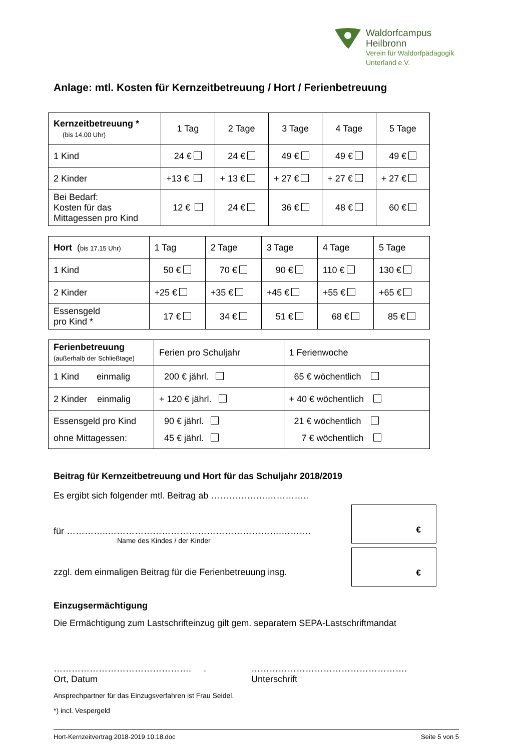Waldorfcampus
Heilbronn
Verein für Waldorfpädagogik
Unterland e.V.
Anlage: mtl. Kosten für Kernzeitbetreuung / Hort / Ferienbetreuung
| Kernzeitbetreuung * (bis 14.00 Uhr) | 1 Tag | 2 Tage | 3 Tage | 4 Tage | 5 Tage |
| 1 Kind | 24 € | 24 € | 49 € | 49 € | 49 € |
| 2 Kinder | +13 € | + 13 € | + 27 € | + 27 € | + 27 € |
| Bei Bedarf: Kosten für das Mittagessen pro Kind | 12 € | 24 € | 36 € | 48 € | 60 € |
| Hort ( bis 17.15 Uhr) | 1 Tag | 2 Tage | 3 Tage | 4 Tage | 5 Tage |
| 1 Kind | 50 € | 70 € | 90 € | 110 € | 130 € |
| 2 Kinder | +25 € | +35 € | +45 € | +55 € | +65 € |
| Essensgeld pro Kind * | 17 € | 34 € | 51 € | 68 € | 85 € |
| Ferienbetreuung (außerhalb der Schließtage) | Ferien pro Schuljahr | 1 Ferienwoche |
| 1 Kind einmalig | 200 € jährl. | 65 € wöchentlich |
| 2 Kinder einmalig | + 120 € jährl. | + 40 € wöchentlich |
| Essensgeld pro Kind ohne Mittagessen: | 90 € jährl. 45 € jährl. | 21 € wöchentlich 7 € wöchentlich |
Beitrag für Kernzeitbetreuung und Hort für das Schuljahr 2018/2019
Es ergibt sich folgender mtl. Beitrag ab ……………….…………..
für …………..………………………………………………….……….
Name des Kindes / der Kinder
zzgl. dem einmaligen Beitrag für die Ferienbetreuung insg.
€
€
Einzugsermächtigung
Die Ermächtigung zum Lastschrifteinzug gilt gem. separatem SEPA-Lastschriftmandat
………………………………………. .
Ort, Datum
…………………………………………….
Unterschrift
Ansprechpartner für das Einzugsverfahren ist Frau Seidel.
*) incl. Vespergeld
Hort-Kernzeitvertrag 2018-2019 10.18.doc Seite 5 von 5